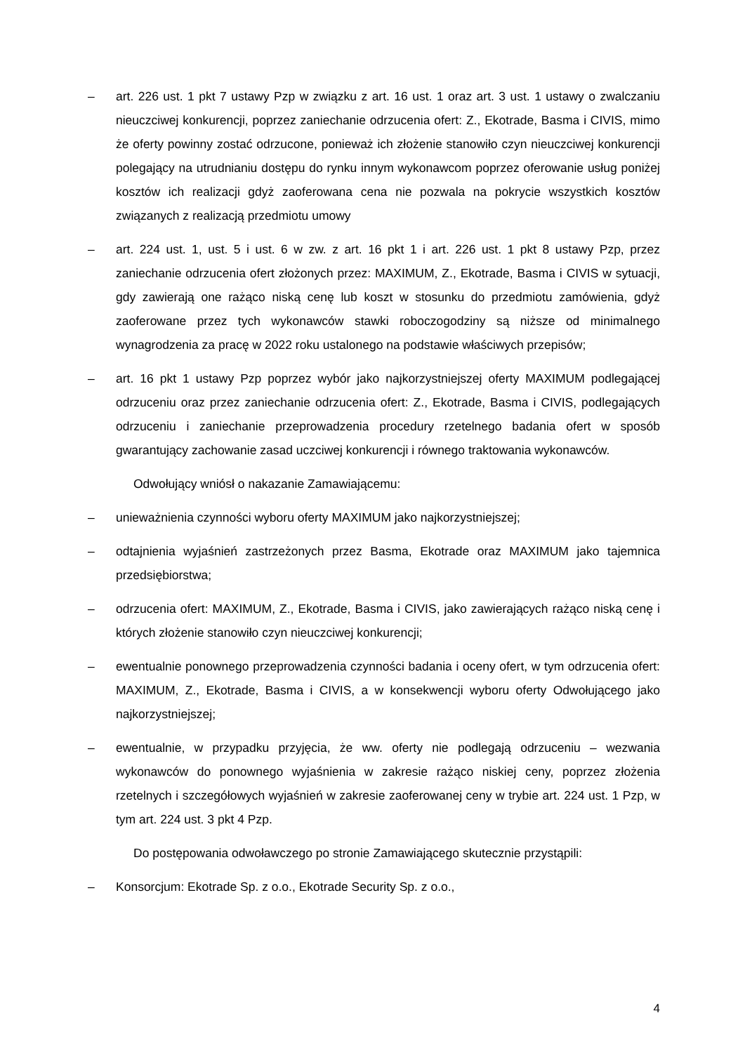– art. 226 ust. 1 pkt 7 ustawy Pzp w związku z art. 16 ust. 1 oraz art. 3 ust. 1 ustawy o zwalczaniu nieuczciwej konkurencji, poprzez zaniechanie odrzucenia ofert: Z., Ekotrade, Basma i CIVIS, mimo że oferty powinny zostać odrzucone, ponieważ ich złożenie stanowiło czyn nieuczciwej konkurencji polegający na utrudnianiu dostępu do rynku innym wykonawcom poprzez oferowanie usług poniżej kosztów ich realizacji gdyż zaoferowana cena nie pozwala na pokrycie wszystkich kosztów związanych z realizacją przedmiotu umowy
– art. 224 ust. 1, ust. 5 i ust. 6 w zw. z art. 16 pkt 1 i art. 226 ust. 1 pkt 8 ustawy Pzp, przez zaniechanie odrzucenia ofert złożonych przez: MAXIMUM, Z., Ekotrade, Basma i CIVIS w sytuacji, gdy zawierają one rażąco niską cenę lub koszt w stosunku do przedmiotu zamówienia, gdyż zaoferowane przez tych wykonawców stawki roboczogodziny są niższe od minimalnego wynagrodzenia za pracę w 2022 roku ustalonego na podstawie właściwych przepisów;
– art. 16 pkt 1 ustawy Pzp poprzez wybór jako najkorzystniejszej oferty MAXIMUM podlegającej odrzuceniu oraz przez zaniechanie odrzucenia ofert: Z., Ekotrade, Basma i CIVIS, podlegających odrzuceniu i zaniechanie przeprowadzenia procedury rzetelnego badania ofert w sposób gwarantujący zachowanie zasad uczciwej konkurencji i równego traktowania wykonawców.
Odwołujący wniósł o nakazanie Zamawiającemu:
– unieważnienia czynności wyboru oferty MAXIMUM jako najkorzystniejszej;
– odtajnienia wyjaśnień zastrzeżonych przez Basma, Ekotrade oraz MAXIMUM jako tajemnica przedsiębiorstwa;
– odrzucenia ofert: MAXIMUM, Z., Ekotrade, Basma i CIVIS, jako zawierających rażąco niską cenę i których złożenie stanowiło czyn nieuczciwej konkurencji;
– ewentualnie ponownego przeprowadzenia czynności badania i oceny ofert, w tym odrzucenia ofert: MAXIMUM, Z., Ekotrade, Basma i CIVIS, a w konsekwencji wyboru oferty Odwołującego jako najkorzystniejszej;
– ewentualnie, w przypadku przyjęcia, że ww. oferty nie podlegają odrzuceniu – wezwania wykonawców do ponownego wyjaśnienia w zakresie rażąco niskiej ceny, poprzez złożenia rzetelnych i szczegółowych wyjaśnień w zakresie zaoferowanej ceny w trybie art. 224 ust. 1 Pzp, w tym art. 224 ust. 3 pkt 4 Pzp.
Do postępowania odwoławczego po stronie Zamawiającego skutecznie przystąpili:
– Konsorcjum: Ekotrade Sp. z o.o., Ekotrade Security Sp. z o.o.,
4